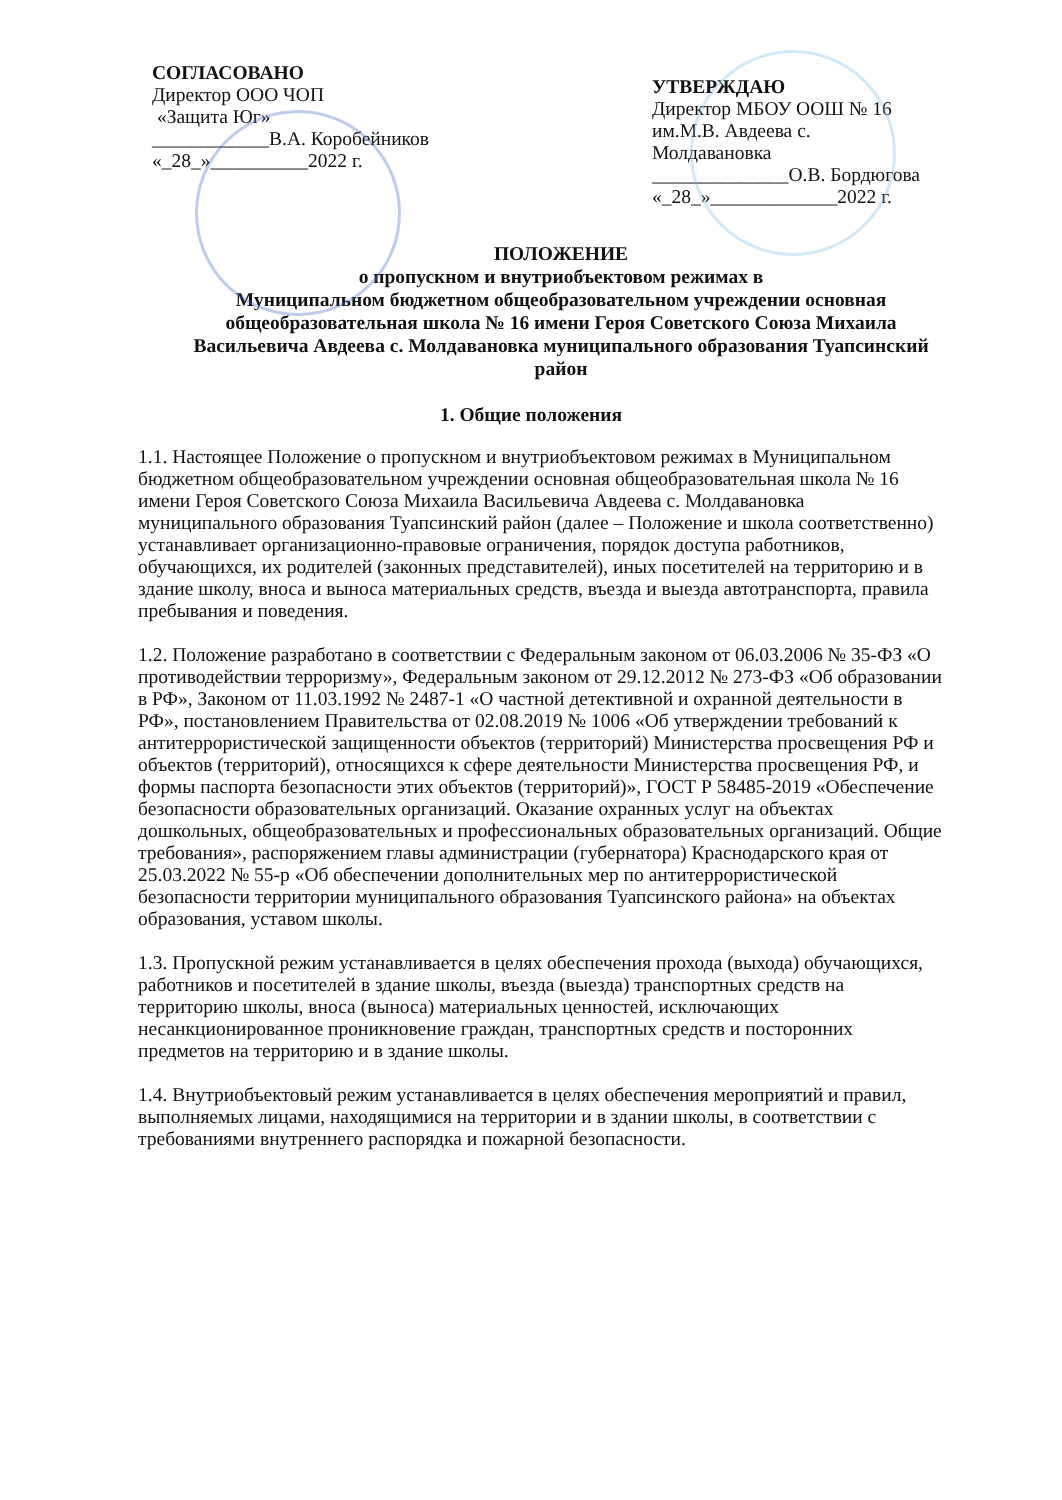СОГЛАСОВАНО
Директор ООО ЧОП
«Защита Юг»
____________В.А. Коробейников
«_28_»__________2022 г.
УТВЕРЖДАЮ
Директор МБОУ ООШ № 16
им.М.В. Авдеева с.
Молдавановка
______________О.В. Бордюгова
«_28_»_____________2022 г.
ПОЛОЖЕНИЕ
о пропускном и внутриобъектовом режимах в
Муниципальном бюджетном общеобразовательном учреждении основная общеобразовательная школа № 16 имени Героя Советского Союза Михаила Васильевича Авдеева с. Молдавановка муниципального образования Туапсинский район
1. Общие положения
1.1. Настоящее Положение о пропускном и внутриобъектовом режимах в Муниципальном бюджетном общеобразовательном учреждении основная общеобразовательная школа № 16 имени Героя Советского Союза Михаила Васильевича Авдеева с. Молдавановка муниципального образования Туапсинский район (далее – Положение и школа соответственно) устанавливает организационно-правовые ограничения, порядок доступа работников, обучающихся, их родителей (законных представителей), иных посетителей на территорию и в здание школу, вноса и выноса материальных средств, въезда и выезда автотранспорта, правила пребывания и поведения.
1.2. Положение разработано в соответствии с Федеральным законом от 06.03.2006 № 35-ФЗ «О противодействии терроризму», Федеральным законом от 29.12.2012 № 273-ФЗ «Об образовании в РФ», Законом от 11.03.1992 № 2487-1 «О частной детективной и охранной деятельности в РФ», постановлением Правительства от 02.08.2019 № 1006 «Об утверждении требований к антитеррористической защищенности объектов (территорий) Министерства просвещения РФ и объектов (территорий), относящихся к сфере деятельности Министерства просвещения РФ, и формы паспорта безопасности этих объектов (территорий)», ГОСТ Р 58485-2019 «Обеспечение безопасности образовательных организаций. Оказание охранных услуг на объектах дошкольных, общеобразовательных и профессиональных образовательных организаций. Общие требования», распоряжением главы администрации (губернатора) Краснодарского края от 25.03.2022 № 55-р «Об обеспечении дополнительных мер по антитеррористической безопасности территории муниципального образования Туапсинского района» на объектах образования, уставом школы.
1.3. Пропускной режим устанавливается в целях обеспечения прохода (выхода) обучающихся, работников и посетителей в здание школы, въезда (выезда) транспортных средств на территорию школы, вноса (выноса) материальных ценностей, исключающих несанкционированное проникновение граждан, транспортных средств и посторонних предметов на территорию и в здание школы.
1.4. Внутриобъектовый режим устанавливается в целях обеспечения мероприятий и правил, выполняемых лицами, находящимися на территории и в здании школы, в соответствии с требованиями внутреннего распорядка и пожарной безопасности.